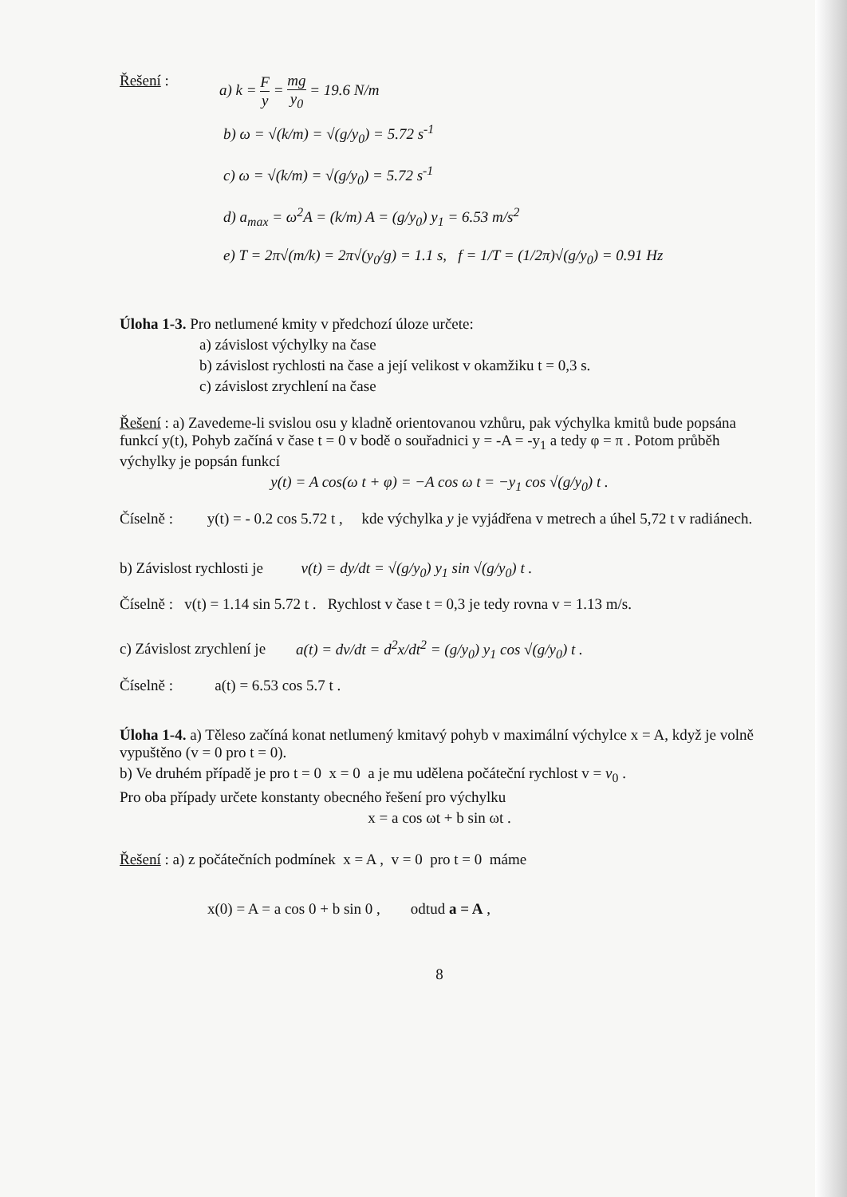Řešení : a) k = F y = mg y<sub>0</sub> = 19.6 N/m
b) ω = √(k/m) = √(g/y<sub>0</sub>) = 5.72 s<sup>-1</sup>
c) ω = √(k/m) = √(g/y<sub>0</sub>) = 5.72 s<sup>-1</sup>
d) a<sub>max</sub> = ω<sup>2</sup>A = (k/m) A = (g/y<sub>0</sub>) y<sub>1</sub> = 6.53 m/s<sup>2</sup>
e) T = 2π√(m/k) = 2π√(y<sub>0</sub>/g) = 1.1 s, f = 1/T = (1/2π)√(g/y<sub>0</sub>) = 0.91 Hz
Úloha 1-3. Pro netlumené kmity v předchozí úloze určete:
a) závislost výchylky na čase
b) závislost rychlosti na čase a její velikost v okamžiku t = 0,3 s.
c) závislost zrychlení na čase
Řešení : a) Zavedeme-li svislou osu y kladně orientovanou vzhůru, pak výchylka kmitů bude popsána funkcí y(t), Pohyb začíná v čase t = 0 v bodě o souřadnici y = -A = -y<sub>1</sub> a tedy φ = π . Potom průběh výchylky je popsán funkcí
y(t) = A cos(ω t + φ) = −A cos ω t = −y<sub>1</sub> cos √(g/y<sub>0</sub>) t .
Číselně : y(t) = - 0.2 cos 5.72 t , kde výchylka y je vyjádřena v metrech a úhel 5,72 t v radiánech.
b) Závislost rychlosti je v(t) = dy/dt = √(g/y<sub>0</sub>) y<sub>1</sub> sin √(g/y<sub>0</sub>) t .
Číselně : v(t) = 1.14 sin 5.72 t . Rychlost v čase t = 0,3 je tedy rovna v = 1.13 m/s.
c) Závislost zrychlení je a(t) = dv/dt = d<sup>2</sup>x/dt<sup>2</sup> = (g/y<sub>0</sub>) y<sub>1</sub> cos √(g/y<sub>0</sub>) t .
Číselně : a(t) = 6.53 cos 5.7 t .
Úloha 1-4. a) Těleso začíná konat netlumený kmitavý pohyb v maximální výchylce x = A, když je volně vypuštěno (v = 0 pro t = 0).
b) Ve druhém případě je pro t = 0 x = 0 a je mu udělena počáteční rychlost v = v<sub>0</sub> .
Pro oba případy určete konstanty obecného řešení pro výchylku
x = a cos ωt + b sin ωt .
Řešení : a) z počátečních podmínek x = A , v = 0 pro t = 0 máme
x(0) = A = a cos 0 + b sin 0 , odtud a = A ,
8